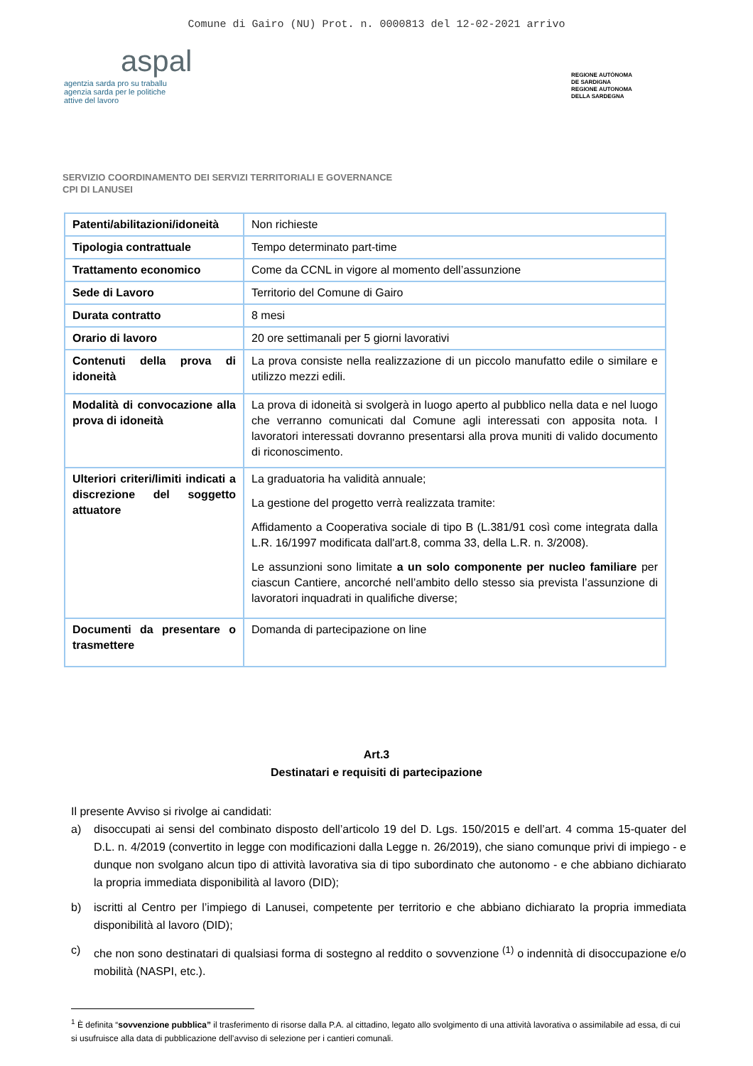Comune di Gairo (NU) Prot. n. 0000813 del 12-02-2021 arrivo
aspal
agentzia sarda pro su traballu
agenzia sarda per le politiche
attive del lavoro
REGIONE AUTÒNOMA
DE SARDIGNA
REGIONE AUTONOMA
DELLA SARDEGNA
SERVIZIO COORDINAMENTO DEI SERVIZI TERRITORIALI E GOVERNANCE
CPI DI LANUSEI
| Patenti/abilitazioni/idoneità | Non richieste |
| Tipologia contrattuale | Tempo determinato part-time |
| Trattamento economico | Come da CCNL in vigore al momento dell’assunzione |
| Sede di Lavoro | Territorio del Comune di Gairo |
| Durata contratto | 8 mesi |
| Orario di lavoro | 20 ore settimanali per 5 giorni lavorativi |
| Contenuti della prova di idoneità | La prova consiste nella realizzazione di un piccolo manufatto edile o similare e utilizzo mezzi edili. |
| Modalità di convocazione alla prova di idoneità | La prova di idoneità si svolgerà in luogo aperto al pubblico nella data e nel luogo che verranno comunicati dal Comune agli interessati con apposita nota. I lavoratori interessati dovranno presentarsi alla prova muniti di valido documento di riconoscimento. |
| Ulteriori criteri/limiti indicati a discrezione del soggetto attuatore | La graduatoria ha validità annuale; La gestione del progetto verrà realizzata tramite: Affidamento a Cooperativa sociale di tipo B (L.381/91 così come integrata dalla L.R. 16/1997 modificata dall'art.8, comma 33, della L.R. n. 3/2008). Le assunzioni sono limitate a un solo componente per nucleo familiare per ciascun Cantiere, ancorché nell’ambito dello stesso sia prevista l’assunzione di lavoratori inquadrati in qualifiche diverse; |
| Documenti da presentare o trasmettere | Domanda di partecipazione on line |
Art.3
Destinatari e requisiti di partecipazione
Il presente Avviso si rivolge ai candidati:
a) disoccupati ai sensi del combinato disposto dell’articolo 19 del D. Lgs. 150/2015 e dell’art. 4 comma 15-quater del D.L. n. 4/2019 (convertito in legge con modificazioni dalla Legge n. 26/2019), che siano comunque privi di impiego - e dunque non svolgano alcun tipo di attività lavorativa sia di tipo subordinato che autonomo - e che abbiano dichiarato la propria immediata disponibilità al lavoro (DID);
b) iscritti al Centro per l’impiego di Lanusei, competente per territorio e che abbiano dichiarato la propria immediata disponibilità al lavoro (DID);
c) che non sono destinatari di qualsiasi forma di sostegno al reddito o sovvenzione <sup>(1)</sup> o indennità di disoccupazione e/o mobilità (NASPI, etc.).
<sup>1</sup> È definita “sovvenzione pubblica” il trasferimento di risorse dalla P.A. al cittadino, legato allo svolgimento di una attività lavorativa o assimilabile ad essa, di cui si usufruisce alla data di pubblicazione dell’avviso di selezione per i cantieri comunali.